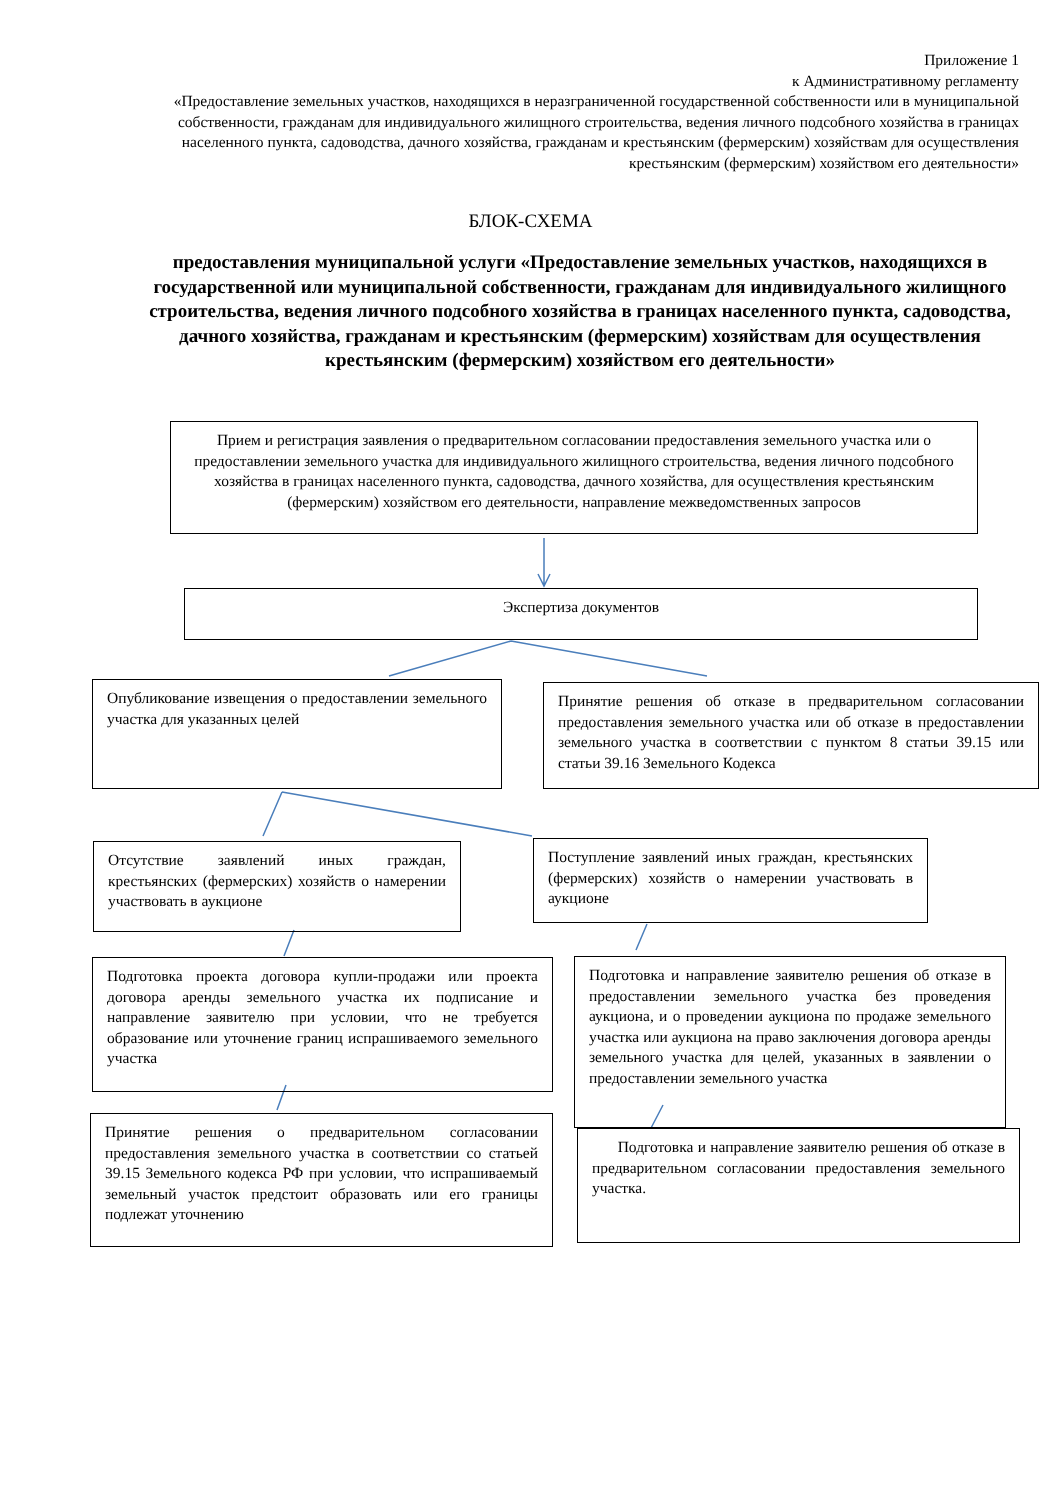Приложение 1
к Административному регламенту
«Предоставление земельных участков, находящихся в неразграниченной государственной собственности или в муниципальной собственности, гражданам для индивидуального жилищного строительства, ведения личного подсобного хозяйства в границах населенного пункта, садоводства, дачного хозяйства, гражданам и крестьянским (фермерским) хозяйствам для осуществления крестьянским (фермерским) хозяйством его деятельности»
БЛОК-СХЕМА
предоставления муниципальной услуги «Предоставление земельных участков, находящихся в государственной или муниципальной собственности, гражданам для индивидуального жилищного строительства, ведения личного подсобного хозяйства в границах населенного пункта, садоводства, дачного хозяйства, гражданам и крестьянским (фермерским) хозяйствам для осуществления крестьянским (фермерским) хозяйством его деятельности»
Прием и регистрация заявления о предварительном согласовании предоставления земельного участка или о предоставлении земельного участка для индивидуального жилищного строительства, ведения личного подсобного хозяйства в границах населенного пункта, садоводства, дачного хозяйства, для осуществления крестьянским (фермерским) хозяйством его деятельности, направление межведомственных запросов
Экспертиза документов
Опубликование извещения о предоставлении земельного участка для указанных целей
Принятие решения об отказе в предварительном согласовании предоставления земельного участка или об отказе в предоставлении земельного участка в соответствии с пунктом 8 статьи 39.15 или статьи 39.16 Земельного Кодекса
Отсутствие заявлений иных граждан, крестьянских (фермерских) хозяйств о намерении участвовать в аукционе
Поступление заявлений иных граждан, крестьянских (фермерских) хозяйств о намерении участвовать в аукционе
Подготовка проекта договора купли-продажи или проекта договора аренды земельного участка их подписание и направление заявителю при условии, что не требуется образование или уточнение границ испрашиваемого земельного участка
Подготовка и направление заявителю решения об отказе в предоставлении земельного участка без проведения аукциона, и о проведении аукциона по продаже земельного участка или аукциона на право заключения договора аренды земельного участка для целей, указанных в заявлении о предоставлении земельного участка
Принятие решения о предварительном согласовании предоставления земельного участка в соответствии со статьей 39.15 Земельного кодекса РФ при условии, что испрашиваемый земельный участок предстоит образовать или его границы подлежат уточнению
Подготовка и направление заявителю решения об отказе в предварительном согласовании предоставления земельного участка.